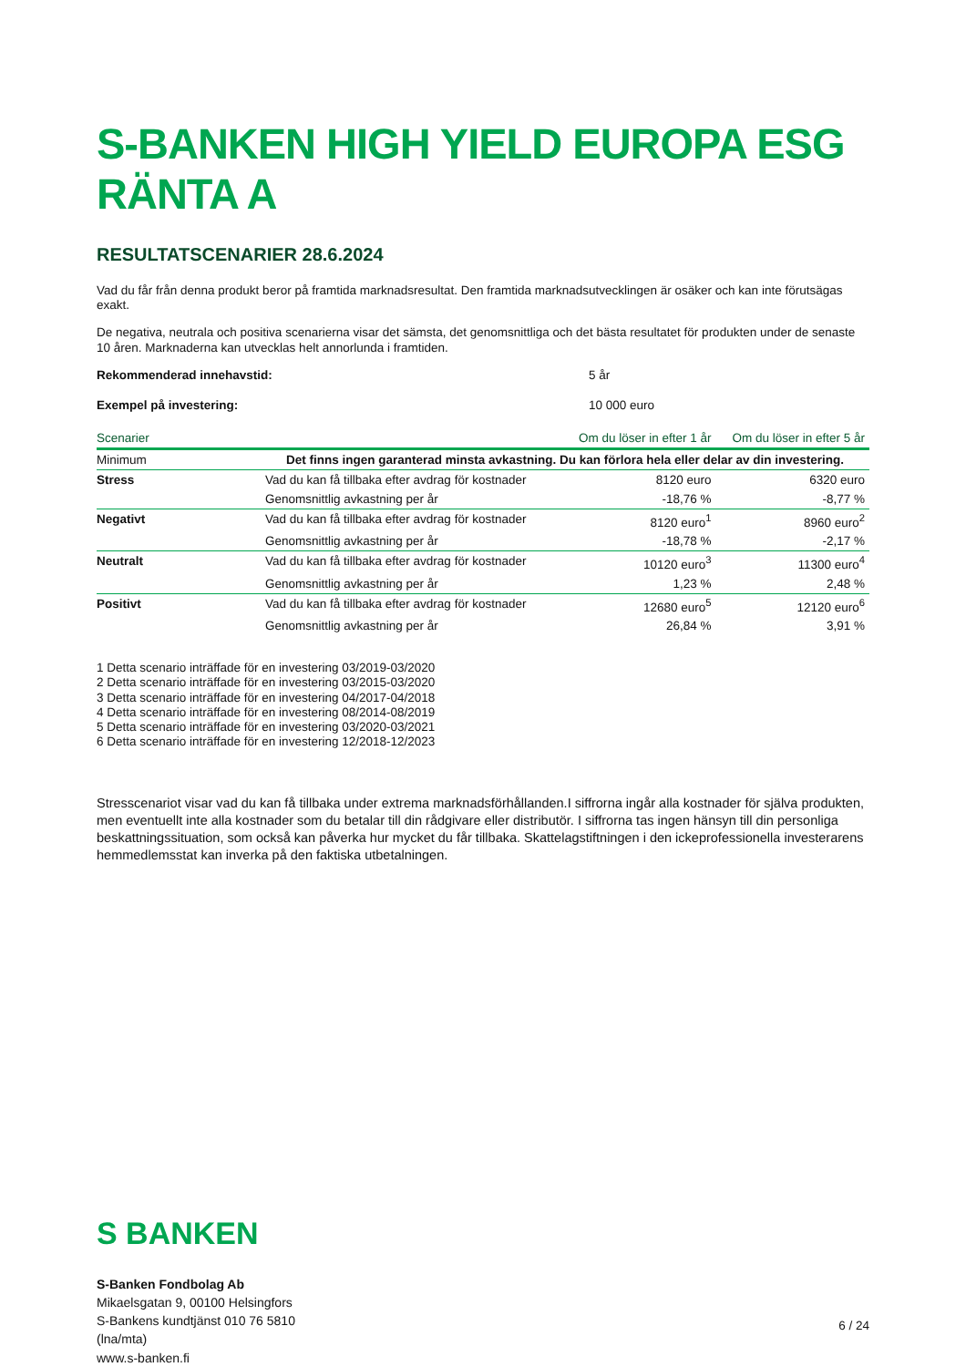S-BANKEN HIGH YIELD EUROPA ESG RÄNTA A
RESULTATSCENARIER 28.6.2024
Vad du får från denna produkt beror på framtida marknadsresultat. Den framtida marknadsutvecklingen är osäker och kan inte förutsägas exakt.
De negativa, neutrala och positiva scenarierna visar det sämsta, det genomsnittliga och det bästa resultatet för produkten under de senaste 10 åren. Marknaderna kan utvecklas helt annorlunda i framtiden.
Rekommenderad innehavstid: 5 år
Exempel på investering: 10 000 euro
| Scenarier | | Om du löser in efter 1 år | Om du löser in efter 5 år |
| --- | --- | --- | --- |
| Minimum | Det finns ingen garanterad minsta avkastning. Du kan förlora hela eller delar av din investering. | | |
| Stress | Vad du kan få tillbaka efter avdrag för kostnader | 8120 euro | 6320 euro |
| | Genomsnittlig avkastning per år | -18,76 % | -8,77 % |
| Negativt | Vad du kan få tillbaka efter avdrag för kostnader | 8120 euro<sup>1</sup> | 8960 euro<sup>2</sup> |
| | Genomsnittlig avkastning per år | -18,78 % | -2,17 % |
| Neutralt | Vad du kan få tillbaka efter avdrag för kostnader | 10120 euro<sup>3</sup> | 11300 euro<sup>4</sup> |
| | Genomsnittlig avkastning per år | 1,23 % | 2,48 % |
| Positivt | Vad du kan få tillbaka efter avdrag för kostnader | 12680 euro<sup>5</sup> | 12120 euro<sup>6</sup> |
| | Genomsnittlig avkastning per år | 26,84 % | 3,91 % |
1 Detta scenario inträffade för en investering 03/2019-03/2020
2 Detta scenario inträffade för en investering 03/2015-03/2020
3 Detta scenario inträffade för en investering 04/2017-04/2018
4 Detta scenario inträffade för en investering 08/2014-08/2019
5 Detta scenario inträffade för en investering 03/2020-03/2021
6 Detta scenario inträffade för en investering 12/2018-12/2023
Stresscenariot visar vad du kan få tillbaka under extrema marknadsförhållanden.I siffrorna ingår alla kostnader för själva produkten, men eventuellt inte alla kostnader som du betalar till din rådgivare eller distributör. I siffrorna tas ingen hänsyn till din personliga beskattningssituation, som också kan påverka hur mycket du får tillbaka. Skattelagstiftningen i den ickeprofessionella investerarens hemmedlemsstat kan inverka på den faktiska utbetalningen.
S BANKEN
S-Banken Fondbolag Ab
Mikaelsgatan 9, 00100 Helsingfors
S-Bankens kundtjänst 010 76 5810
(lna/mta)
www.s-banken.fi
6 / 24